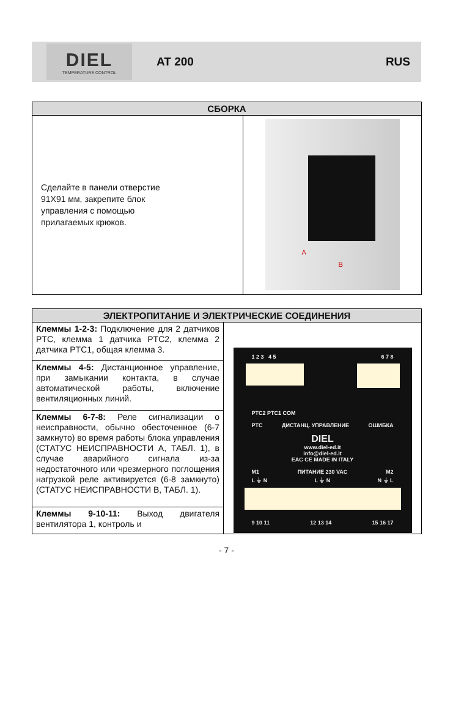DIEL
TEMPERATURE CONTROL
AT 200 RUS
| СБОРКА | |
| --- | --- |
| Сделайте в панели отверстие 91X91 мм, закрепите блок управления с помощью прилагаемых крюков. | A B |
| ЭЛЕКТРОПИТАНИЕ И ЭЛЕКТРИЧЕСКИЕ СОЕДИНЕНИЯ | |
| --- | --- |
| Клеммы 1-2-3: Подключение для 2 датчиков PTC, клемма 1 датчика PTC2, клемма 2 датчика PTC1, общая клемма 3. | 1 2 3 4 5 6 7 8 PTC2 PTC1 COM PTC ДИСТАНЦ. УПРАВЛЕНИЕ ОШИБКА DIEL www.diel-ed.it info@diel-ed.it EAC CE MADE IN ITALY M1 ПИТАНИЕ 230 VAC M2 L ⏚ N L ⏚ N N ⏚ L 9 10 11 12 13 14 15 16 17 |
| Клеммы 4-5: Дистанционное управление, при замыкании контакта, в случае автоматической работы, включение вентиляционных линий. | |
| Клеммы 6-7-8: Реле сигнализации о неисправности, обычно обесточенное (6-7 замкнуто) во время работы блока управления (СТАТУС НЕИСПРАВНОСТИ A, ТАБЛ. 1), в случае аварийного сигнала из-за недостаточного или чрезмерного поглощения нагрузкой реле активируется (6-8 замкнуто) (СТАТУС НЕИСПРАВНОСТИ B, ТАБЛ. 1). | |
| Клеммы 9-10-11: Выход двигателя вентилятора 1, контроль и | |
- 7 -